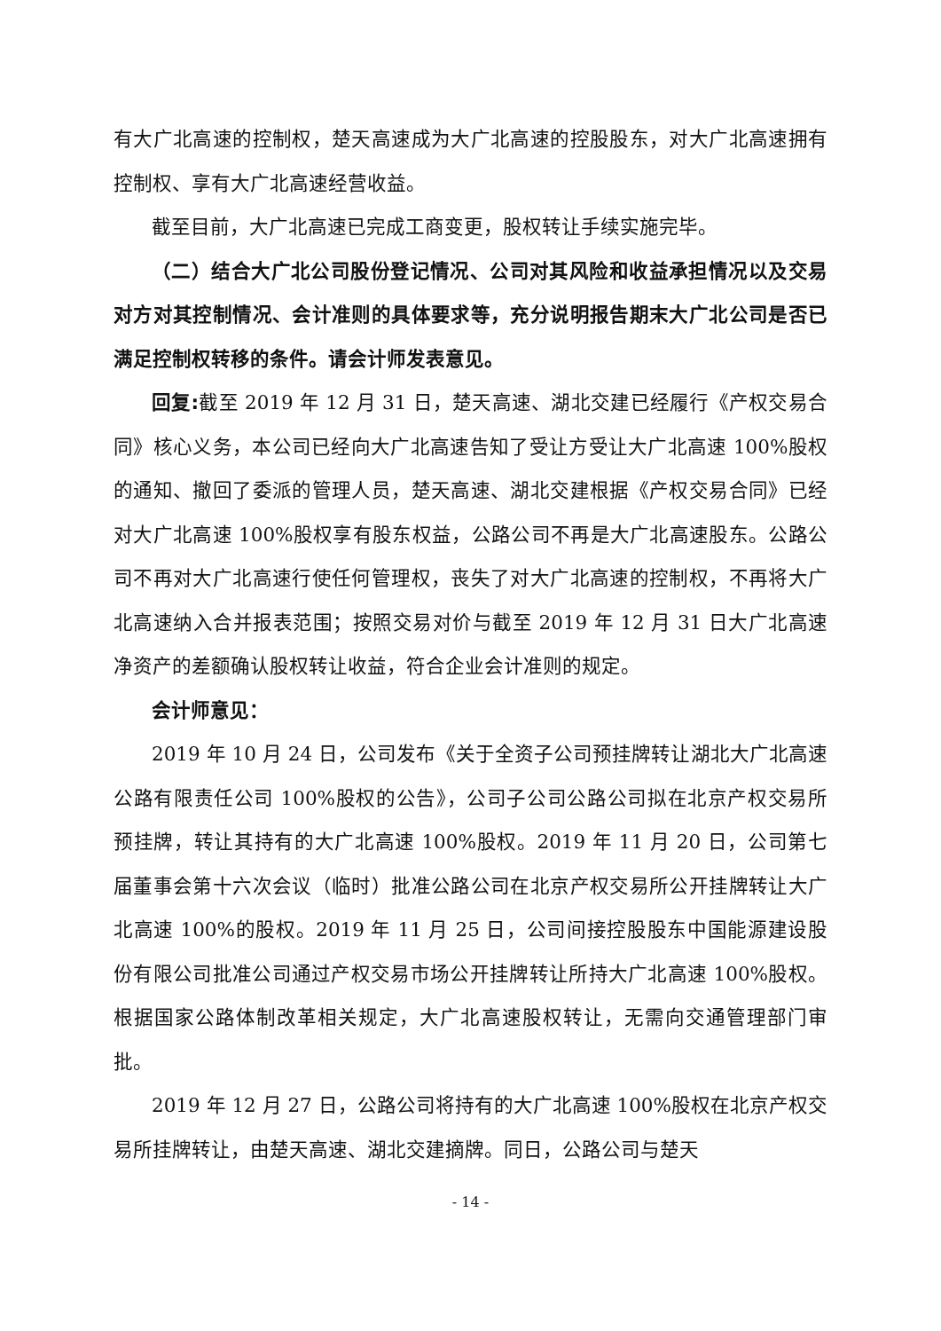有大广北高速的控制权，楚天高速成为大广北高速的控股股东，对大广北高速拥有控制权、享有大广北高速经营收益。
截至目前，大广北高速已完成工商变更，股权转让手续实施完毕。
（二）结合大广北公司股份登记情况、公司对其风险和收益承担情况以及交易对方对其控制情况、会计准则的具体要求等，充分说明报告期末大广北公司是否已满足控制权转移的条件。请会计师发表意见。
回复: 截至 2019 年 12 月 31 日，楚天高速、湖北交建已经履行《产权交易合同》核心义务，本公司已经向大广北高速告知了受让方受让大广北高速 100%股权的通知、撤回了委派的管理人员，楚天高速、湖北交建根据《产权交易合同》已经对大广北高速 100%股权享有股东权益，公路公司不再是大广北高速股东。公路公司不再对大广北高速行使任何管理权，丧失了对大广北高速的控制权，不再将大广北高速纳入合并报表范围；按照交易对价与截至 2019 年 12 月 31 日大广北高速净资产的差额确认股权转让收益，符合企业会计准则的规定。
会计师意见：
2019 年 10 月 24 日，公司发布《关于全资子公司预挂牌转让湖北大广北高速公路有限责任公司 100%股权的公告》，公司子公司公路公司拟在北京产权交易所预挂牌，转让其持有的大广北高速 100%股权。2019 年 11 月 20 日，公司第七届董事会第十六次会议（临时）批准公路公司在北京产权交易所公开挂牌转让大广北高速 100%的股权。2019 年 11 月 25 日，公司间接控股股东中国能源建设股份有限公司批准公司通过产权交易市场公开挂牌转让所持大广北高速 100%股权。根据国家公路体制改革相关规定，大广北高速股权转让，无需向交通管理部门审批。
2019 年 12 月 27 日，公路公司将持有的大广北高速 100%股权在北京产权交易所挂牌转让，由楚天高速、湖北交建摘牌。同日，公路公司与楚天
- 14 -